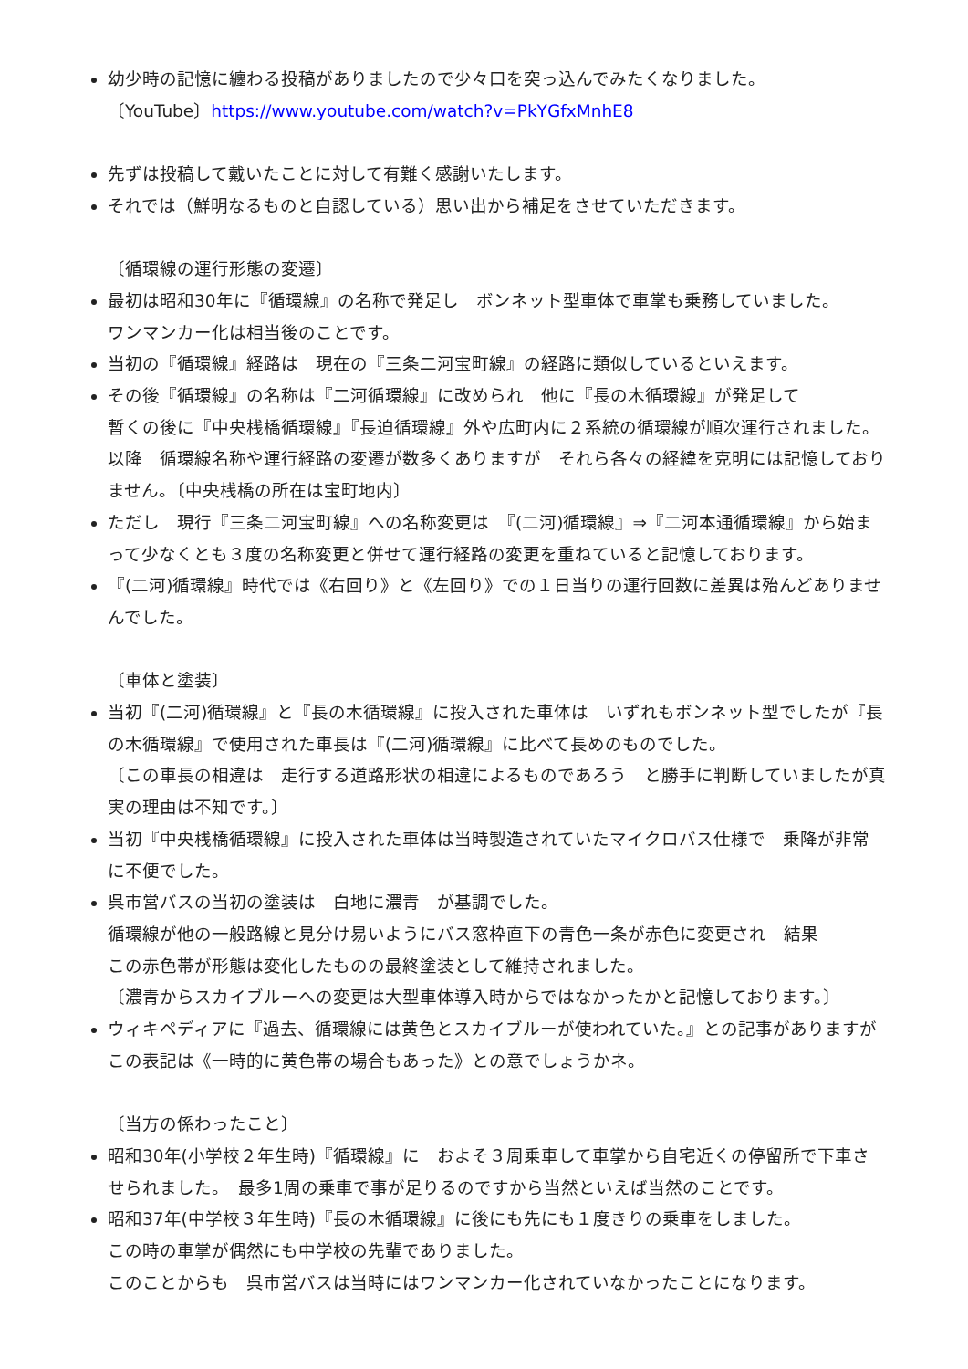幼少時の記憶に纏わる投稿がありましたので少々口を突っ込んでみたくなりました。
〔YouTube〕https://www.youtube.com/watch?v=PkYGfxMnhE8
先ずは投稿して戴いたことに対して有難く感謝いたします。
それでは（鮮明なるものと自認している）思い出から補足をさせていただきます。
〔循環線の運行形態の変遷〕
最初は昭和30年に『循環線』の名称で発足し　ボンネット型車体で車掌も乗務していました。
ワンマンカー化は相当後のことです。
当初の『循環線』経路は　現在の『三条二河宝町線』の経路に類似しているといえます。
その後『循環線』の名称は『二河循環線』に改められ　他に『長の木循環線』が発足して
暫くの後に『中央桟橋循環線』『長迫循環線』外や広町内に２系統の循環線が順次運行されました。　以降　循環線名称や運行経路の変遷が数多くありますが　それら各々の経緯を克明には記憶しておりません。〔中央桟橋の所在は宝町地内〕
ただし　現行『三条二河宝町線』への名称変更は　『(二河)循環線』⇒『二河本通循環線』から始まって少なくとも３度の名称変更と併せて運行経路の変更を重ねていると記憶しております。
『(二河)循環線』時代では《右回り》と《左回り》での１日当りの運行回数に差異は殆んどありませんでした。
〔車体と塗装〕
当初『(二河)循環線』と『長の木循環線』に投入された車体は　いずれもボンネット型でしたが『長の木循環線』で使用された車長は『(二河)循環線』に比べて長めのものでした。
〔この車長の相違は　走行する道路形状の相違によるものであろう　と勝手に判断していましたが真実の理由は不知です。〕
当初『中央桟橋循環線』に投入された車体は当時製造されていたマイクロバス仕様で　乗降が非常に不便でした。
呉市営バスの当初の塗装は　白地に濃青　が基調でした。
循環線が他の一般路線と見分け易いようにバス窓枠直下の青色一条が赤色に変更され　結果
この赤色帯が形態は変化したものの最終塗装として維持されました。
〔濃青からスカイブルーへの変更は大型車体導入時からではなかったかと記憶しております。〕
ウィキペディアに『過去、循環線には黄色とスカイブルーが使われていた。』との記事がありますが　この表記は《一時的に黄色帯の場合もあった》との意でしょうかネ。
〔当方の係わったこと〕
昭和30年(小学校２年生時)『循環線』に　およそ３周乗車して車掌から自宅近くの停留所で下車させられました。　最多1周の乗車で事が足りるのですから当然といえば当然のことです。
昭和37年(中学校３年生時)『長の木循環線』に後にも先にも１度きりの乗車をしました。
この時の車掌が偶然にも中学校の先輩でありました。
このことからも　呉市営バスは当時にはワンマンカー化されていなかったことになります。